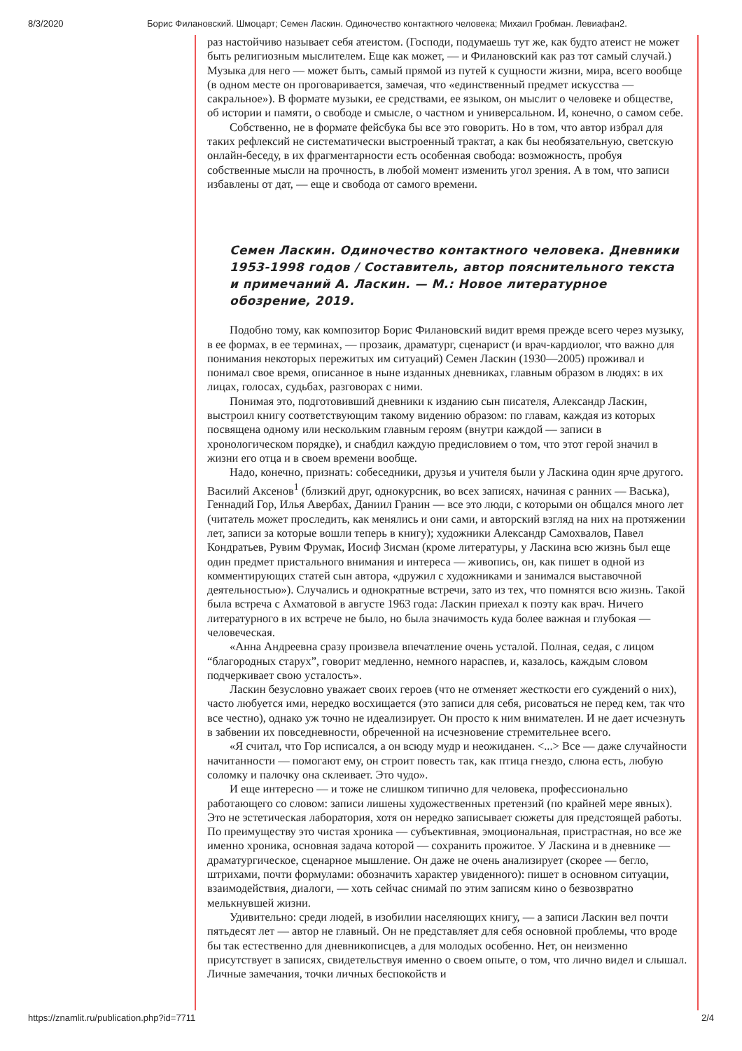8/3/2020 Борис Филановский. Шмоцарт; Семен Ласкин. Одиночество контактного человека; Михаил Гробман. Левиафан2.
раз настойчиво называет себя атеистом. (Господи, подумаешь тут же, как будто атеист не может быть религиозным мыслителем. Еще как может, — и Филановский как раз тот самый случай.) Музыка для него — может быть, самый прямой из путей к сущности жизни, мира, всего вообще (в одном месте он проговаривается, замечая, что «единственный предмет искусства — сакральное»). В формате музыки, ее средствами, ее языком, он мыслит о человеке и обществе, об истории и памяти, о свободе и смысле, о частном и универсальном. И, конечно, о самом себе.
Собственно, не в формате фейсбука бы все это говорить. Но в том, что автор избрал для таких рефлексий не систематически выстроенный трактат, а как бы не­обязательную, светскую онлайн-беседу, в их фрагментарности есть особенная свобода: возможность, пробуя собственные мысли на прочность, в любой момент изменить угол зрения. А в том, что записи избавлены от дат, — еще и свобода от самого времени.
Семен Ласкин. Одиночество контактного человека. Дневники 1953-1998 годов / Составитель, автор пояснительного текста и примечаний А. Ласкин. — М.: Новое литературное обозрение, 2019.
Подобно тому, как композитор Борис Филановский видит время прежде всего через музыку, в ее формах, в ее терминах, — прозаик, драматург, сценарист (и врач-кардиолог, что важно для понимания некоторых пережитых им ситуаций) Семен Ласкин (1930—2005) проживал и понимал свое время, описанное в ныне изданных дневниках, главным образом в людях: в их лицах, голосах, судьбах, разговорах с ними.
Понимая это, подготовивший дневники к изданию сын писателя, Александр Ласкин, выстроил книгу соответствующим такому видению образом: по главам, каждая из которых посвящена одному или нескольким главным героям (внутри каждой — записи в хронологическом порядке), и снабдил каждую предисловием о том, что этот герой значил в жизни его отца и в своем времени вообще.
Надо, конечно, признать: собеседники, друзья и учителя были у Ласкина один ярче другого. Василий Аксенов<sup>1</sup> (близкий друг, однокурсник, во всех записях, начиная с ранних — Васька), Геннадий Гор, Илья Авербах, Даниил Гранин — все это люди, с которыми он общался много лет (читатель может проследить, как менялись и они сами, и авторский взгляд на них на протяжении лет, записи за которые вошли теперь в книгу); художники Александр Самохвалов, Павел Кондратьев, Рувим Фрумак, Иосиф Зисман (кроме литературы, у Ласкина всю жизнь был еще один предмет пристального внимания и интереса — живопись, он, как пишет в одной из комментирующих статей сын автора, «дружил с художниками и занимался выставочной деятельностью»). Случались и однократные встречи, зато из тех, что помнятся всю жизнь. Такой была встреча с Ахматовой в августе 1963 года: Ласкин приехал к поэту как врач. Ничего литературного в их встрече не было, но была значимость куда более важная и глубокая — человеческая.
«Анна Андреевна сразу произвела впечатление очень усталой. Полная, седая, с лицом “благородных старух”, говорит медленно, немного нараспев, и, казалось, каждым словом подчеркивает свою усталость».
Ласкин безусловно уважает своих героев (что не отменяет жесткости его суждений о них), часто любуется ими, нередко восхищается (это записи для себя, рисоваться не перед кем, так что все честно), однако уж точно не идеализирует. Он просто к ним внимателен. И не дает исчезнуть в забвении их повседневности, обреченной на исчезновение стремительнее всего.
«Я считал, что Гор исписался, а он всюду мудр и неожиданен. <...> Все — даже случайности начитанности — помогают ему, он строит повесть так, как птица гнездо, слюна есть, любую соломку и палочку она склеивает. Это чудо».
И еще интересно — и тоже не слишком типично для человека, профессионально работающего со словом: записи лишены художественных претензий (по крайней мере явных). Это не эстетическая лаборатория, хотя он нередко записывает сюжеты для предстоящей работы. По преимуществу это чистая хроника — субъективная, эмоциональная, пристрастная, но все же именно хроника, основная задача которой — сохранить прожитое. У Ласкина и в дневнике — драматургическое, сценарное мышление. Он даже не очень анализирует (скорее — бегло, штрихами, почти формулами: обозначить характер увиденного): пишет в основном ситуации, взаимо­действия, диалоги, — хоть сейчас снимай по этим записям кино о безвозвратно мелькнувшей жизни.
Удивительно: среди людей, в изобилии населяющих книгу, — а записи Ласкин вел почти пятьдесят лет — автор не главный. Он не представляет для себя основной проблемы, что вроде бы так естественно для дневникописцев, а для молодых особенно. Нет, он неизменно присутствует в записях, свидетельствуя именно о своем опыте, о том, что лично видел и слышал. Личные замечания, точки личных беспокойств и
https://znamlit.ru/publication.php?id=7711 2/4